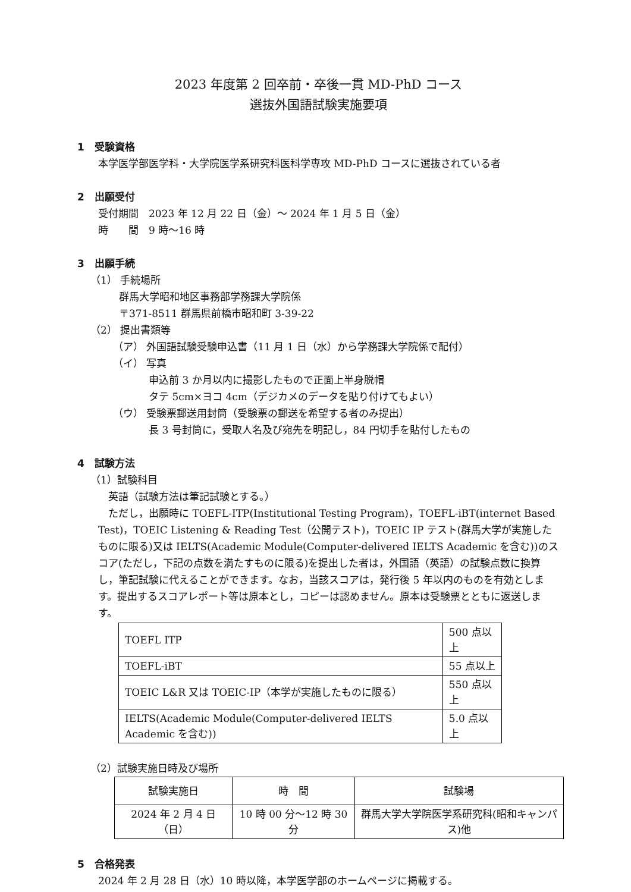2023 年度第 2 回卒前・卒後一貫 MD-PhD コース
選抜外国語試験実施要項
1　受験資格
本学医学部医学科・大学院医学系研究科医科学専攻 MD-PhD コースに選抜されている者
2　出願受付
受付期間　2023 年 12 月 22 日（金）～ 2024 年 1 月 5 日（金）
時　　間　9 時～16 時
3　出願手続
（1） 手続場所
群馬大学昭和地区事務部学務課大学院係
〒371-8511 群馬県前橋市昭和町 3-39-22
（2） 提出書類等
（ア） 外国語試験受験申込書（11 月 1 日（水）から学務課大学院係で配付）
（イ） 写真
申込前 3 か月以内に撮影したもので正面上半身脱帽
タテ 5cm×ヨコ 4cm（デジカメのデータを貼り付けてもよい）
（ウ） 受験票郵送用封筒（受験票の郵送を希望する者のみ提出）
長 3 号封筒に，受取人名及び宛先を明記し，84 円切手を貼付したもの
4　試験方法
（1）試験科目
　英語（試験方法は筆記試験とする。）
　ただし，出願時に TOEFL-ITP(Institutional Testing Program)，TOEFL-iBT(internet Based Test)，TOEIC Listening & Reading Test（公開テスト)，TOEIC IP テスト(群馬大学が実施したものに限る)又は IELTS(Academic Module(Computer-delivered IELTS Academic を含む))のスコア(ただし，下記の点数を満たすものに限る)を提出した者は，外国語（英語）の試験点数に換算し，筆記試験に代えることができます。なお，当該スコアは，発行後 5 年以内のものを有効とします。提出するスコアレポート等は原本とし，コピーは認めません。原本は受験票とともに返送します。
| TOEFL ITP | 500 点以上 |
| TOEFL-iBT | 55 点以上 |
| TOEIC L&R 又は TOEIC-IP（本学が実施したものに限る） | 550 点以上 |
| IELTS(Academic Module(Computer-delivered IELTS Academic を含む)) | 5.0 点以上 |
（2）試験実施日時及び場所
| 試験実施日 | 時 間 | 試験場 |
| --- | --- | --- |
| 2024 年 2 月 4 日（日） | 10 時 00 分～12 時 30 分 | 群馬大学大学院医学系研究科(昭和キャンパス)他 |
5　合格発表
2024 年 2 月 28 日（水）10 時以降，本学医学部のホームページに掲載する。